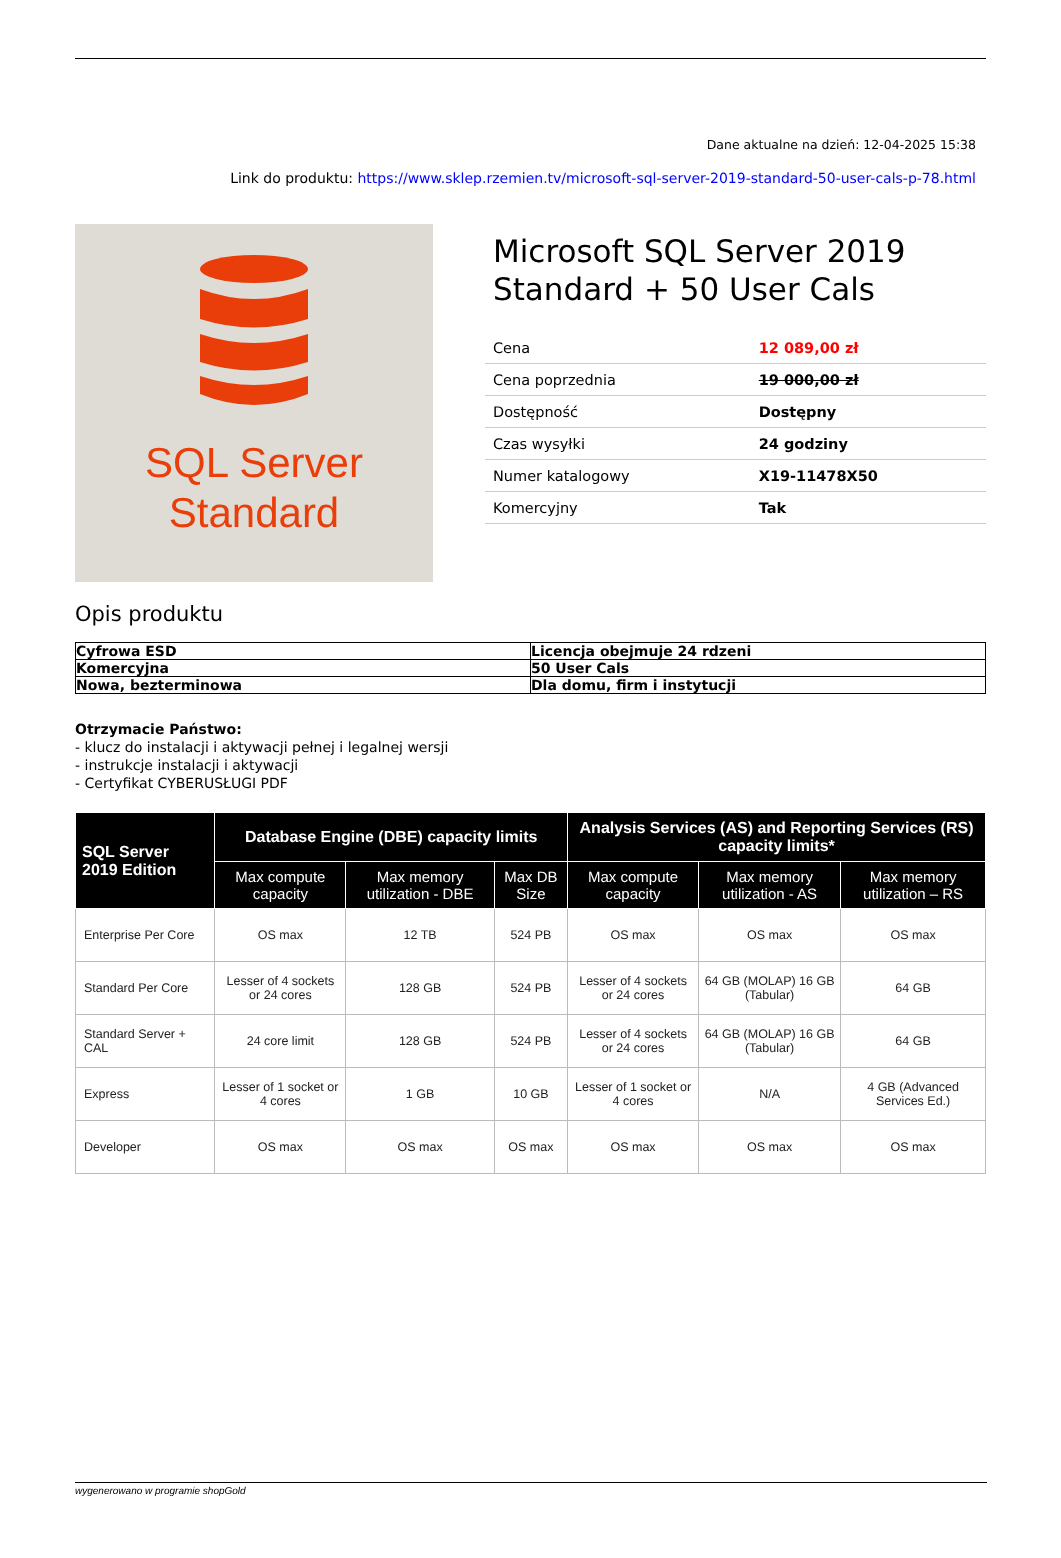Dane aktualne na dzień: 12-04-2025 15:38
Link do produktu: https://www.sklep.rzemien.tv/microsoft-sql-server-2019-standard-50-user-cals-p-78.html
SQL Server
Standard
Microsoft SQL Server 2019 Standard + 50 User Cals
| Cena | 12 089,00 zł |
| Cena poprzednia | 19 000,00 zł |
| Dostępność | Dostępny |
| Czas wysyłki | 24 godziny |
| Numer katalogowy | X19-11478X50 |
| Komercyjny | Tak |
Opis produktu
| Cyfrowa ESD | Licencja obejmuje 24 rdzeni |
| Komercyjna | 50 User Cals |
| Nowa, bezterminowa | Dla domu, firm i instytucji |
Otrzymacie Państwo:
- klucz do instalacji i aktywacji pełnej i legalnej wersji
- instrukcje instalacji i aktywacji
- Certyfikat CYBERUSŁUGI PDF
| SQL Server 2019 Edition | Database Engine (DBE) capacity limits | | | Analysis Services (AS) and Reporting Services (RS) capacity limits* | | |
| --- | --- | --- | --- | --- | --- | --- |
| | Max compute capacity | Max memory utilization - DBE | Max DB Size | Max compute capacity | Max memory utilization - AS | Max memory utilization – RS |
| Enterprise Per Core | OS max | 12 TB | 524 PB | OS max | OS max | OS max |
| Standard Per Core | Lesser of 4 sockets or 24 cores | 128 GB | 524 PB | Lesser of 4 sockets or 24 cores | 64 GB (MOLAP) 16 GB (Tabular) | 64 GB |
| Standard Server + CAL | 24 core limit | 128 GB | 524 PB | Lesser of 4 sockets or 24 cores | 64 GB (MOLAP) 16 GB (Tabular) | 64 GB |
| Express | Lesser of 1 socket or 4 cores | 1 GB | 10 GB | Lesser of 1 socket or 4 cores | N/A | 4 GB (Advanced Services Ed.) |
| Developer | OS max | OS max | OS max | OS max | OS max | OS max |
wygenerowano w programie shopGold